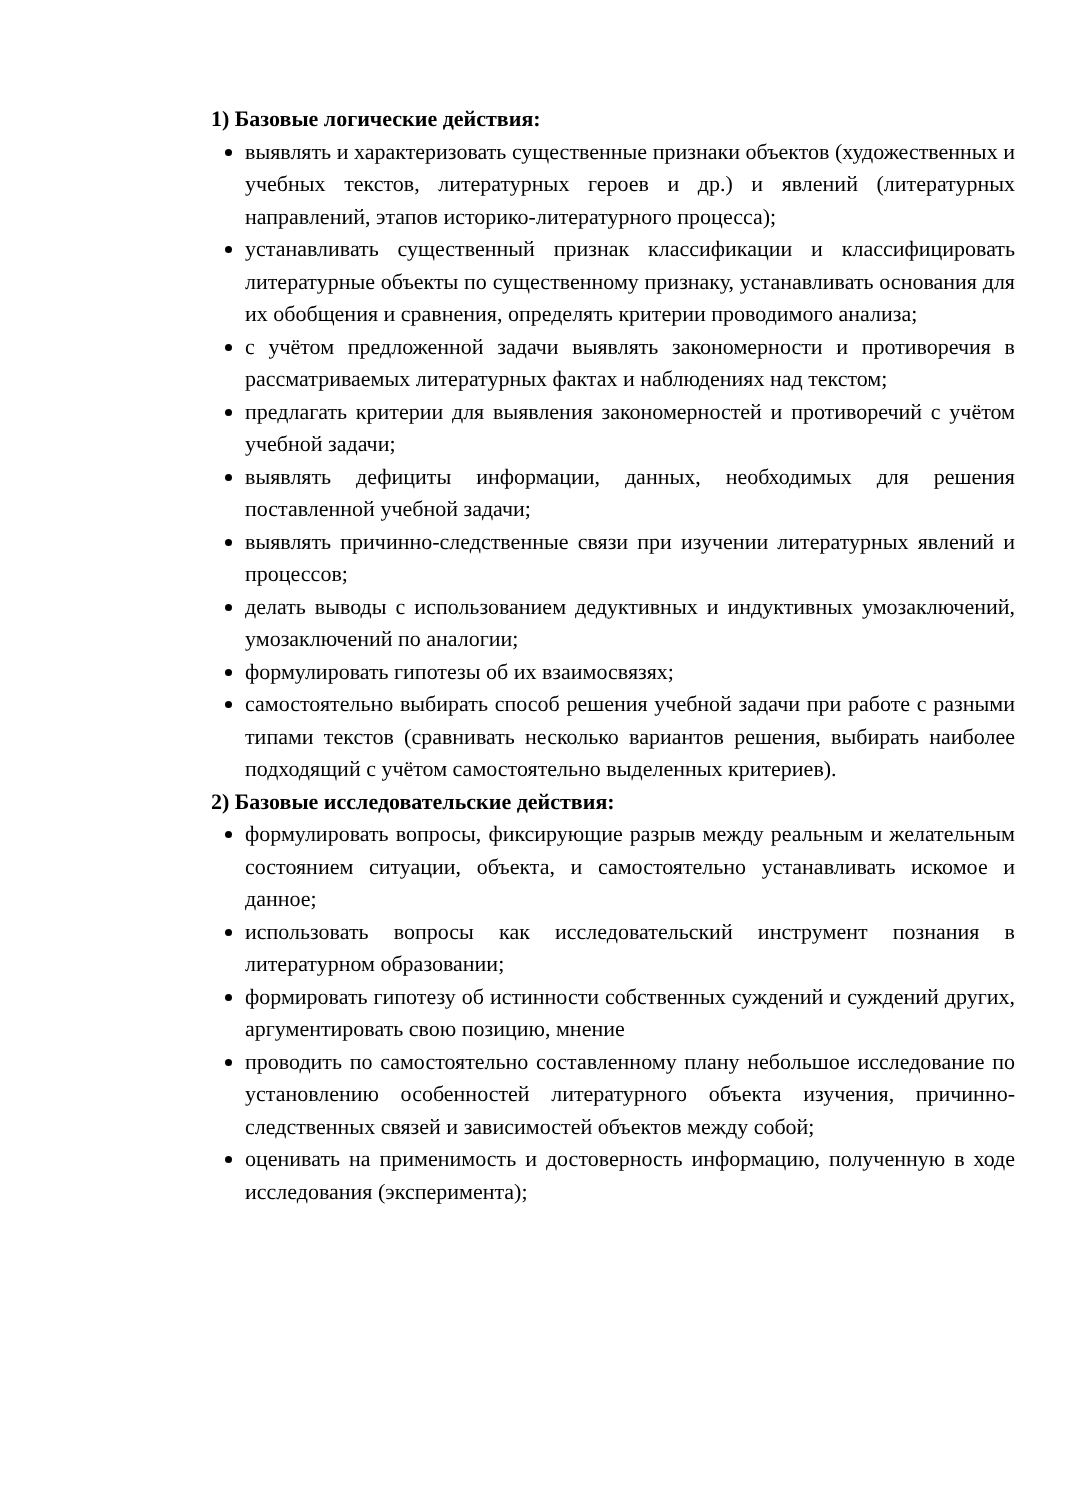1) Базовые логические действия:
выявлять и характеризовать существенные признаки объектов (художественных и учебных текстов, литературных героев и др.) и явлений (литературных направлений, этапов историко-литературного процесса);
устанавливать существенный признак классификации и классифицировать литературные объекты по существенному признаку, устанавливать основания для их обобщения и сравнения, определять критерии проводимого анализа;
с учётом предложенной задачи выявлять закономерности и противоречия в рассматриваемых литературных фактах и наблюдениях над текстом;
предлагать критерии для выявления закономерностей и противоречий с учётом учебной задачи;
выявлять дефициты информации, данных, необходимых для решения поставленной учебной задачи;
выявлять причинно-следственные связи при изучении литературных явлений и процессов;
делать выводы с использованием дедуктивных и индуктивных умозаключений, умозаключений по аналогии;
формулировать гипотезы об их взаимосвязях;
самостоятельно выбирать способ решения учебной задачи при работе с разными типами текстов (сравнивать несколько вариантов решения, выбирать наиболее подходящий с учётом самостоятельно выделенных критериев).
2) Базовые исследовательские действия:
формулировать вопросы, фиксирующие разрыв между реальным и желательным состоянием ситуации, объекта, и самостоятельно устанавливать искомое и данное;
использовать вопросы как исследовательский инструмент познания в литературном образовании;
формировать гипотезу об истинности собственных суждений и суждений других, аргументировать свою позицию, мнение
проводить по самостоятельно составленному плану небольшое исследование по установлению особенностей литературного объекта изучения, причинно-следственных связей и зависимостей объектов между собой;
оценивать на применимость и достоверность информацию, полученную в ходе исследования (эксперимента);